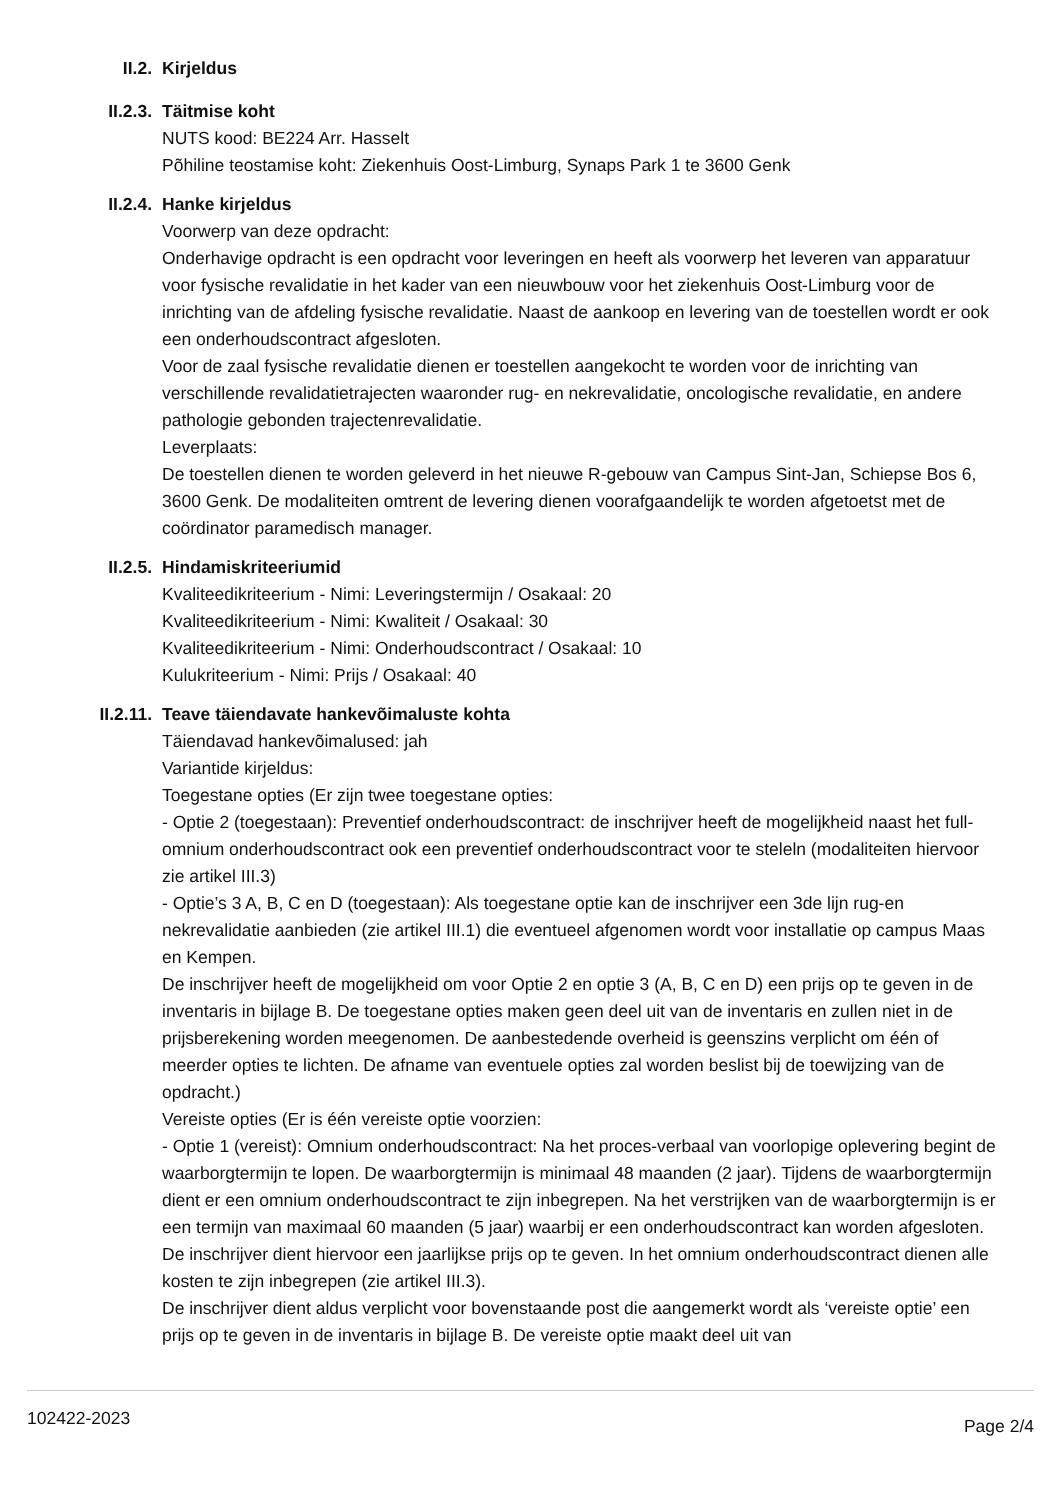II.2. Kirjeldus
II.2.3. Täitmise koht
NUTS kood: BE224 Arr. Hasselt
Põhiline teostamise koht: Ziekenhuis Oost-Limburg, Synaps Park 1 te 3600 Genk
II.2.4. Hanke kirjeldus
Voorwerp van deze opdracht:
Onderhavige opdracht is een opdracht voor leveringen en heeft als voorwerp het leveren van apparatuur voor fysische revalidatie in het kader van een nieuwbouw voor het ziekenhuis Oost-Limburg voor de inrichting van de afdeling fysische revalidatie. Naast de aankoop en levering van de toestellen wordt er ook een onderhoudscontract afgesloten.
Voor de zaal fysische revalidatie dienen er toestellen aangekocht te worden voor de inrichting van verschillende revalidatietrajecten waaronder rug- en nekrevalidatie, oncologische revalidatie, en andere pathologie gebonden trajectenrevalidatie.
Leverplaats:
De toestellen dienen te worden geleverd in het nieuwe R-gebouw van Campus Sint-Jan, Schiepse Bos 6, 3600 Genk. De modaliteiten omtrent de levering dienen voorafgaandelijk te worden afgetoetst met de coördinator paramedisch manager.
II.2.5. Hindamiskriteeriumid
Kvaliteedikriteerium - Nimi: Leveringstermijn / Osakaal: 20
Kvaliteedikriteerium - Nimi: Kwaliteit / Osakaal: 30
Kvaliteedikriteerium - Nimi: Onderhoudscontract / Osakaal: 10
Kulukriteerium - Nimi: Prijs / Osakaal: 40
II.2.11.
Teave täiendavate hankevõimaluste kohta
Täiendavad hankevõimalused: jah
Variantide kirjeldus:
Toegestane opties (Er zijn twee toegestane opties:
- Optie 2 (toegestaan): Preventief onderhoudscontract: de inschrijver heeft de mogelijkheid naast het full-omnium onderhoudscontract ook een preventief onderhoudscontract voor te steleln (modaliteiten hiervoor zie artikel III.3)
- Optie’s 3 A, B, C en D (toegestaan): Als toegestane optie kan de inschrijver een 3de lijn rug-en nekrevalidatie aanbieden (zie artikel III.1) die eventueel afgenomen wordt voor installatie op campus Maas en Kempen.
De inschrijver heeft de mogelijkheid om voor Optie 2 en optie 3 (A, B, C en D) een prijs op te geven in de inventaris in bijlage B. De toegestane opties maken geen deel uit van de inventaris en zullen niet in de prijsberekening worden meegenomen. De aanbestedende overheid is geenszins verplicht om één of meerder opties te lichten. De afname van eventuele opties zal worden beslist bij de toewijzing van de opdracht.)
Vereiste opties (Er is één vereiste optie voorzien:
- Optie 1 (vereist): Omnium onderhoudscontract: Na het proces-verbaal van voorlopige oplevering begint de waarborgtermijn te lopen. De waarborgtermijn is minimaal 48 maanden (2 jaar). Tijdens de waarborgtermijn dient er een omnium onderhoudscontract te zijn inbegrepen. Na het verstrijken van de waarborgtermijn is er een termijn van maximaal 60 maanden (5 jaar) waarbij er een onderhoudscontract kan worden afgesloten. De inschrijver dient hiervoor een jaarlijkse prijs op te geven. In het omnium onderhoudscontract dienen alle kosten te zijn inbegrepen (zie artikel III.3).
De inschrijver dient aldus verplicht voor bovenstaande post die aangemerkt wordt als ‘vereiste optie’ een prijs op te geven in de inventaris in bijlage B. De vereiste optie maakt deel uit van
102422-2023 Page 2/4